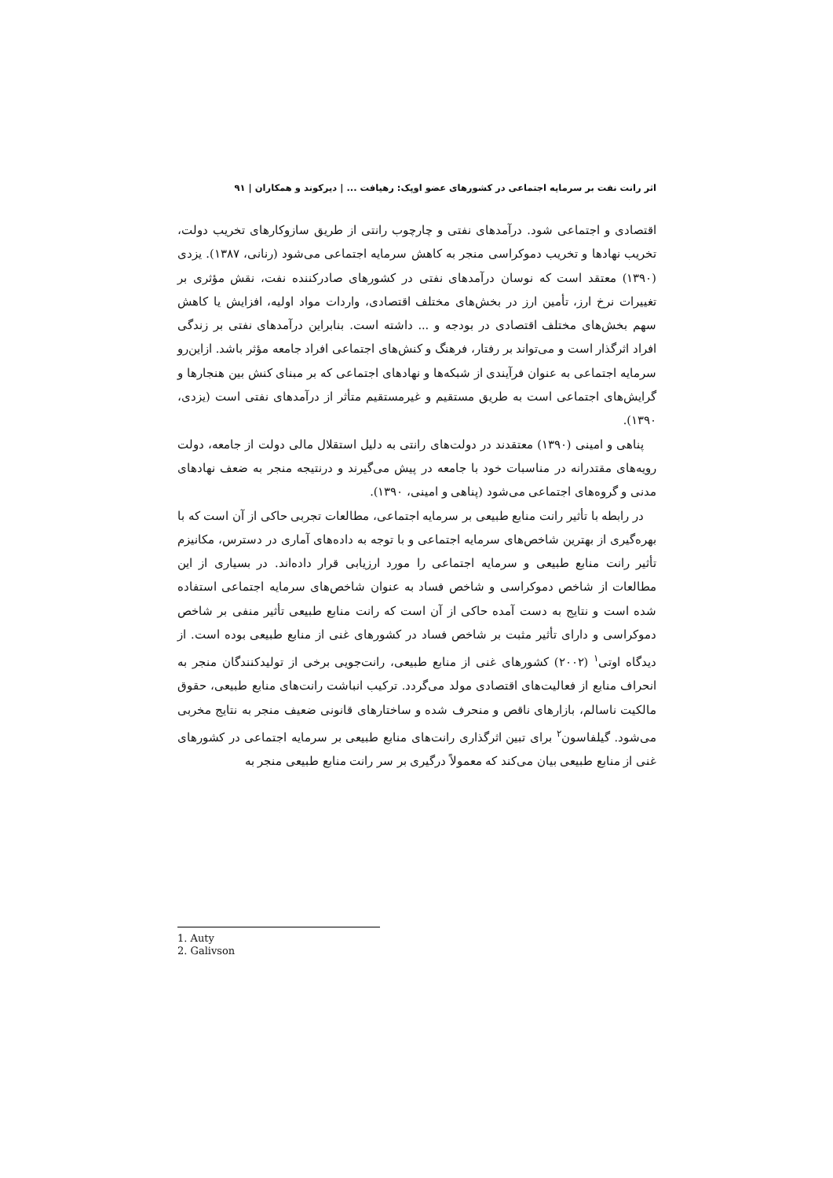اثر رانت نفت بر سرمایه اجتماعی در کشورهای عضو اوپک: رهیافت ... | دیرکوند و همکاران | ۹۱
اقتصادی و اجتماعی شود. درآمدهای نفتی و چارچوب رانتی از طریق سازوکارهای تخریب دولت، تخریب نهادها و تخریب دموکراسی منجر به کاهش سرمایه اجتماعی می‌شود (رنانی، ۱۳۸۷). یزدی (۱۳۹۰) معتقد است که نوسان درآمدهای نفتی در کشورهای صادرکننده نفت، نقش مؤثری بر تغییرات نرخ ارز، تأمین ارز در بخش‌های مختلف اقتصادی، واردات مواد اولیه، افزایش یا کاهش سهم بخش‌های مختلف اقتصادی در بودجه و ... داشته است. بنابراین درآمدهای نفتی بر زندگی افراد اثرگذار است و می‌تواند بر رفتار، فرهنگ و کنش‌های اجتماعی افراد جامعه مؤثر باشد. ازاین‌رو سرمایه اجتماعی به عنوان فرآیندی از شبکه‌ها و نهادهای اجتماعی که بر مبنای کنش بین هنجارها و گرایش‌های اجتماعی است به طریق مستقیم و غیرمستقیم متأثر از درآمدهای نفتی است (یزدی، ۱۳۹۰).
پناهی و امینی (۱۳۹۰) معتقدند در دولت‌های رانتی به دلیل استقلال مالی دولت از جامعه، دولت رویه‌های مقتدرانه در مناسبات خود با جامعه در پیش می‌گیرند و درنتیجه منجر به ضعف نهادهای مدنی و گروه‌های اجتماعی می‌شود (پناهی و امینی، ۱۳۹۰).
در رابطه با تأثیر رانت منابع طبیعی بر سرمایه اجتماعی، مطالعات تجربی حاکی از آن است که با بهره‌گیری از بهترین شاخص‌های سرمایه اجتماعی و با توجه به داده‌های آماری در دسترس، مکانیزم تأثیر رانت منابع طبیعی و سرمایه اجتماعی را مورد ارزیابی قرار داده‌اند. در بسیاری از این مطالعات از شاخص دموکراسی و شاخص فساد به عنوان شاخص‌های سرمایه اجتماعی استفاده شده است و نتایج به دست آمده حاکی از آن است که رانت منابع طبیعی تأثیر منفی بر شاخص دموکراسی و دارای تأثیر مثبت بر شاخص فساد در کشورهای غنی از منابع طبیعی بوده است. از دیدگاه اوتی<sup>۱</sup> (۲۰۰۲) کشورهای غنی از منابع طبیعی، رانت‌جویی برخی از تولیدکنندگان منجر به انحراف منابع از فعالیت‌های اقتصادی مولد می‌گردد. ترکیب انباشت رانت‌های منابع طبیعی، حقوق مالکیت ناسالم، بازارهای ناقص و منحرف شده و ساختارهای قانونی ضعیف منجر به نتایج مخربی می‌شود. گیلفاسون<sup>۲</sup> برای تبین اثرگذاری رانت‌های منابع طبیعی بر سرمایه اجتماعی در کشورهای غنی از منابع طبیعی بیان می‌کند که معمولاً درگیری بر سر رانت منابع طبیعی منجر به
1. Auty
2. Galivson